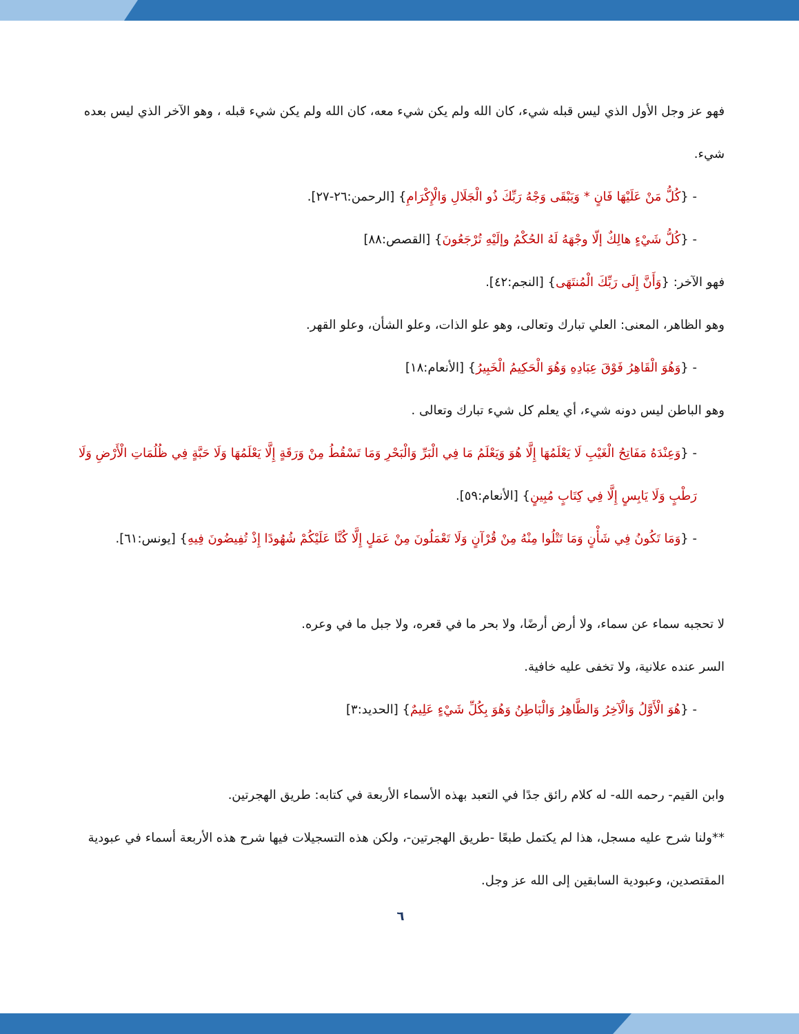فهو عز وجل الأول الذي ليس قبله شيء، كان الله ولم يكن شيء معه، كان الله ولم يكن شيء قبله ، وهو الآخر الذي ليس بعده شيء.
- {كُلُّ مَنْ عَلَيْهَا فَانٍ * وَيَبْقَى وَجْهُ رَبِّكَ ذُو الْجَلَالِ وَالْإِكْرَامِ} [الرحمن:٢٦-٢٧].
- {كُلُّ شَيْءٍ هالِكٌ إلّا وجْهَهُ لَهُ الحُكْمُ وإلَيْهِ تُرْجَعُونَ} [القصص:٨٨]
فهو الآخر: {وَأَنَّ إِلَى رَبِّكَ الْمُنتَهَى} [النجم:٤٢].
وهو الظاهر، المعنى: العلي تبارك وتعالى، وهو علو الذات، وعلو الشأن، وعلو القهر.
- {وَهُوَ الْقَاهِرُ فَوْقَ عِبَادِهِ وَهُوَ الْحَكِيمُ الْخَبِيرُ} [الأنعام:١٨]
وهو الباطن ليس دونه شيء، أي يعلم كل شيء تبارك وتعالى .
- {وَعِنْدَهُ مَفَاتِحُ الْغَيْبِ لَا يَعْلَمُهَا إِلَّا هُوَ وَيَعْلَمُ مَا فِي الْبَرِّ وَالْبَحْرِ وَمَا تَسْقُطُ مِنْ وَرَقَةٍ إِلَّا يَعْلَمُهَا وَلَا حَبَّةٍ فِي ظُلُمَاتِ الْأَرْضِ وَلَا رَطْبٍ وَلَا يَابِسٍ إِلَّا فِي كِتَابٍ مُبِينٍ} [الأنعام:٥٩].
- {وَمَا تَكُونُ فِي شَأْنٍ وَمَا تَتْلُوا مِنْهُ مِنْ قُرْآنٍ وَلَا تَعْمَلُونَ مِنْ عَمَلٍ إِلَّا كُنَّا عَلَيْكُمْ شُهُودًا إِذْ تُفِيضُونَ فِيهِ} [يونس:٦١].
لا تحجبه سماء عن سماء، ولا أرض أرضًا، ولا بحر ما في قعره، ولا جبل ما في وعره.
السر عنده علانية، ولا تخفى عليه خافية.
- {هُوَ الْأَوَّلُ وَالْآخِرُ وَالظَّاهِرُ وَالْبَاطِنُ وَهُوَ بِكُلِّ شَيْءٍ عَلِيمٌ} [الحديد:٣]
وابن القيم- رحمه الله- له كلام رائق جدًا في التعبد بهذه الأسماء الأربعة في كتابه: طريق الهجرتين.
**ولنا شرح عليه مسجل، هذا لم يكتمل طبعًا -طريق الهجرتين-، ولكن هذه التسجيلات فيها شرح هذه الأربعة أسماء في عبودية المقتصدين، وعبودية السابقين إلى الله عز وجل.
٦